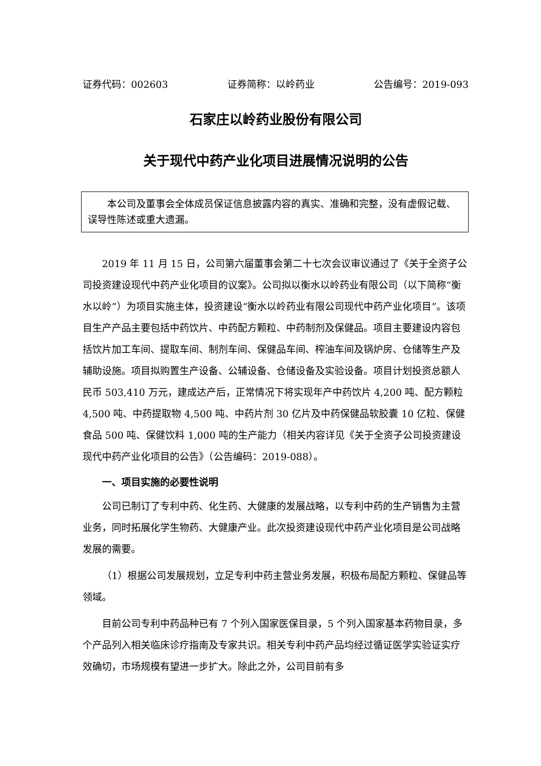证券代码：002603 证券简称：以岭药业 公告编号：2019-093
石家庄以岭药业股份有限公司
关于现代中药产业化项目进展情况说明的公告
本公司及董事会全体成员保证信息披露内容的真实、准确和完整，没有虚假记载、误导性陈述或重大遗漏。
2019 年 11 月 15 日，公司第六届董事会第二十七次会议审议通过了《关于全资子公司投资建设现代中药产业化项目的议案》。公司拟以衡水以岭药业有限公司（以下简称“衡水以岭”）为项目实施主体，投资建设“衡水以岭药业有限公司现代中药产业化项目”。该项目生产产品主要包括中药饮片、中药配方颗粒、中药制剂及保健品。项目主要建设内容包括饮片加工车间、提取车间、制剂车间、保健品车间、榨油车间及锅炉房、仓储等生产及辅助设施。项目拟购置生产设备、公辅设备、仓储设备及实验设备。项目计划投资总额人民币 503,410 万元，建成达产后，正常情况下将实现年产中药饮片 4,200 吨、配方颗粒 4,500 吨、中药提取物 4,500 吨、中药片剂 30 亿片及中药保健品软胶囊 10 亿粒、保健食品 500 吨、保健饮料 1,000 吨的生产能力（相关内容详见《关于全资子公司投资建设现代中药产业化项目的公告》（公告编码：2019-088）。
一、项目实施的必要性说明
公司已制订了专利中药、化生药、大健康的发展战略，以专利中药的生产销售为主营业务，同时拓展化学生物药、大健康产业。此次投资建设现代中药产业化项目是公司战略发展的需要。
（1）根据公司发展规划，立足专利中药主营业务发展，积极布局配方颗粒、保健品等领域。
目前公司专利中药品种已有 7 个列入国家医保目录，5 个列入国家基本药物目录，多个产品列入相关临床诊疗指南及专家共识。相关专利中药产品均经过循证医学实验证实疗效确切，市场规模有望进一步扩大。除此之外，公司目前有多